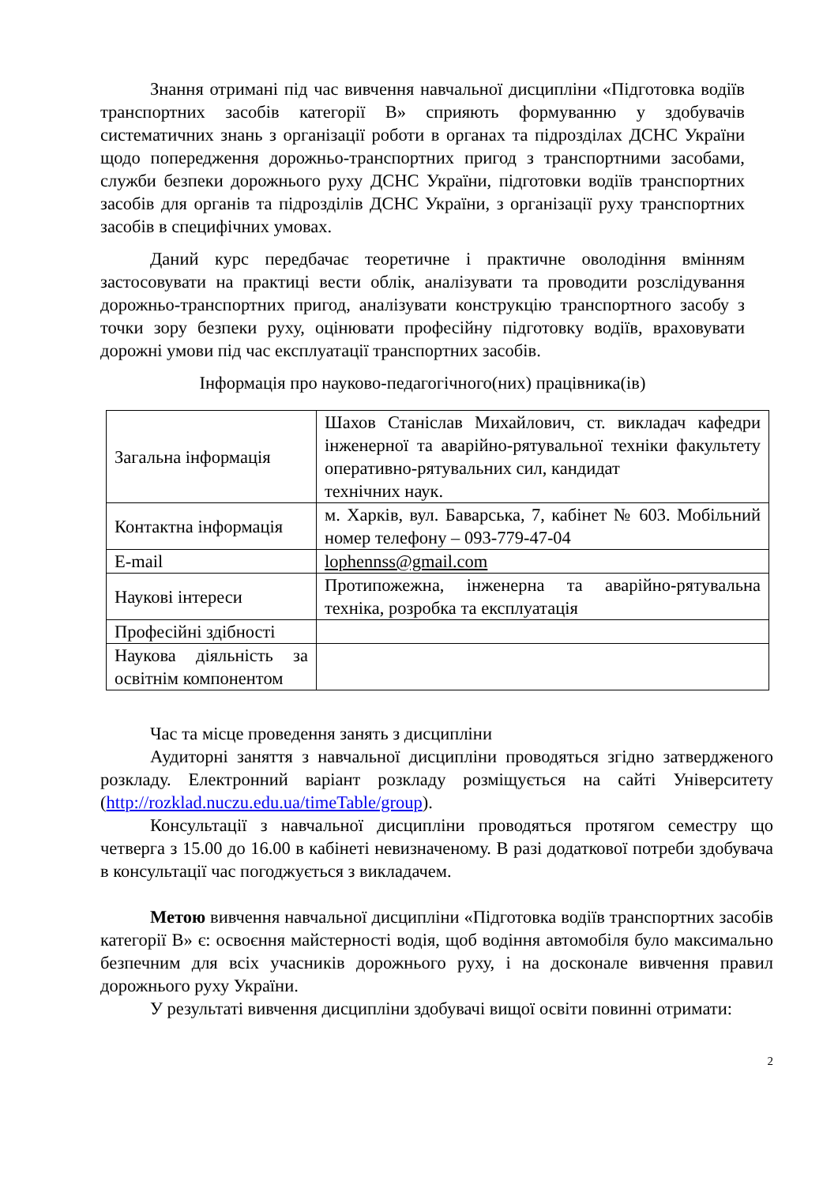Знання отримані під час вивчення навчальної дисципліни «Підготовка водіїв транспортних засобів категорії B» сприяють формуванню у здобувачів систематичних знань з організації роботи в органах та підрозділах ДСНС України щодо попередження дорожньо-транспортних пригод з транспортними засобами, служби безпеки дорожнього руху ДСНС України, підготовки водіїв транспортних засобів для органів та підрозділів ДСНС України, з організації руху транспортних засобів в специфічних умовах.
Даний курс передбачає теоретичне і практичне оволодіння вмінням застосовувати на практиці вести облік, аналізувати та проводити розслідування дорожньо-транспортних пригод, аналізувати конструкцію транспортного засобу з точки зору безпеки руху, оцінювати професійну підготовку водіїв, враховувати дорожні умови під час експлуатації транспортних засобів.
Інформація про науково-педагогічного(них) працівника(ів)
| Загальна інформація | Шахов Станіслав Михайлович, ст. викладач кафедри інженерної та аварійно-рятувальної техніки факультету оперативно-рятувальних сил, кандидат технічних наук. |
| Контактна інформація | м. Харків, вул. Баварська, 7, кабінет № 603. Мобільний номер телефону – 093-779-47-04 |
| E-mail | lophennss@gmail.com |
| Наукові інтереси | Протипожежна, інженерна та аварійно-рятувальна техніка, розробка та експлуатація |
| Професійні здібності | |
| Наукова діяльність за освітнім компонентом | |
Час та місце проведення занять з дисципліни
Аудиторні заняття з навчальної дисципліни проводяться згідно затвердженого розкладу. Електронний варіант розкладу розміщується на сайті Університету (http://rozklad.nuczu.edu.ua/timeTable/group).
Консультації з навчальної дисципліни проводяться протягом семестру що четверга з 15.00 до 16.00 в кабінеті невизначеному. В разі додаткової потреби здобувача в консультації час погоджується з викладачем.
Метою вивчення навчальної дисципліни «Підготовка водіїв транспортних засобів категорії B» є: освоєння майстерності водія, щоб водіння автомобіля було максимально безпечним для всіх учасників дорожнього руху, і на досконале вивчення правил дорожнього руху України.
У результаті вивчення дисципліни здобувачі вищої освіти повинні отримати:
2